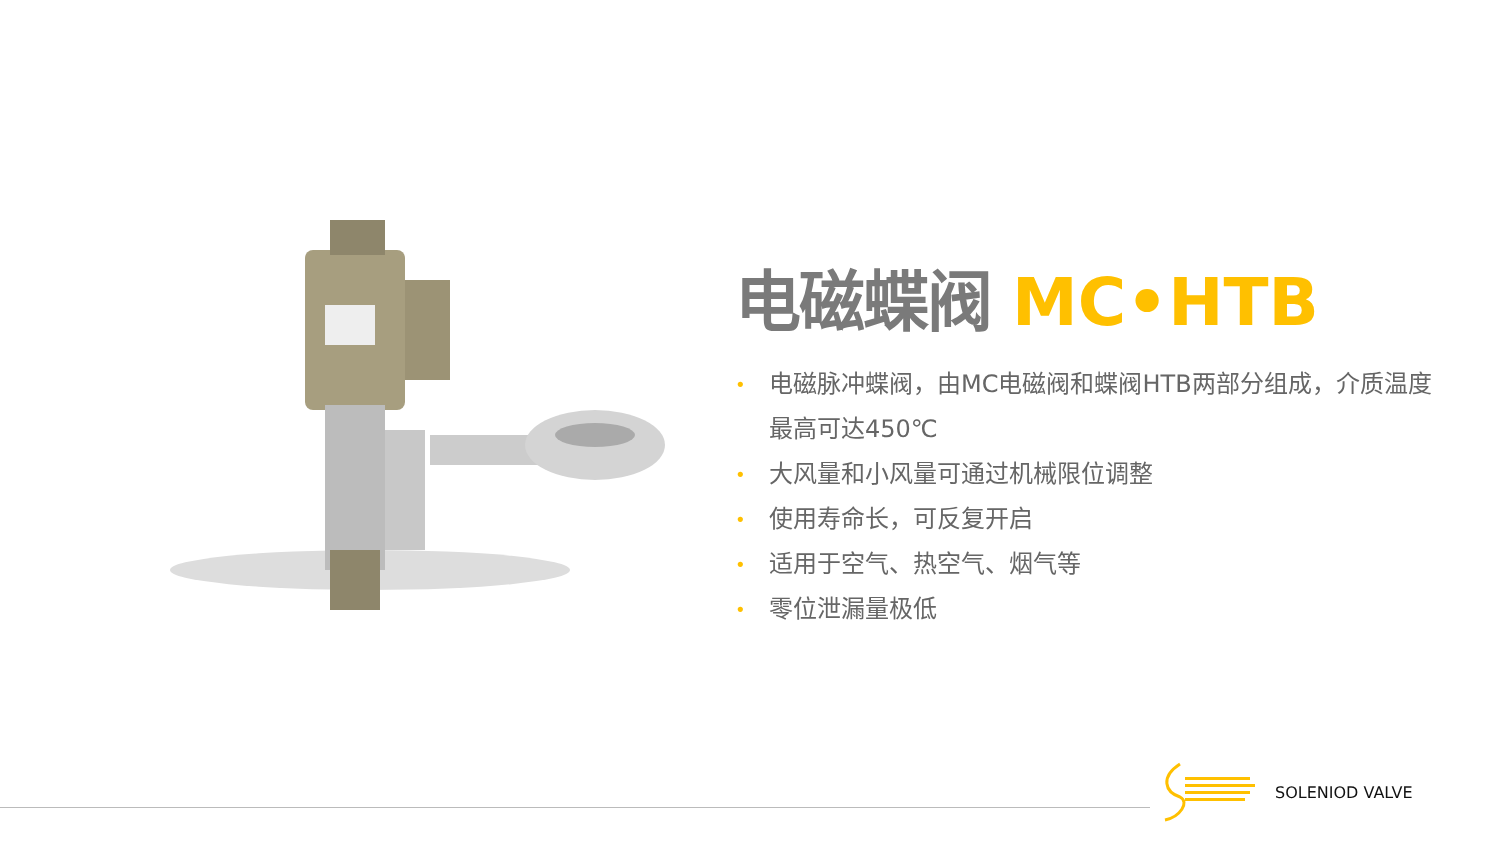电磁蝶阀 MC•HTB
• 电磁脉冲蝶阀，由MC电磁阀和蝶阀HTB两部分组成，介质温度最高可达450℃
• 大风量和小风量可通过机械限位调整
• 使用寿命长，可反复开启
• 适用于空气、热空气、烟气等
• 零位泄漏量极低
SOLENIOD VALVE